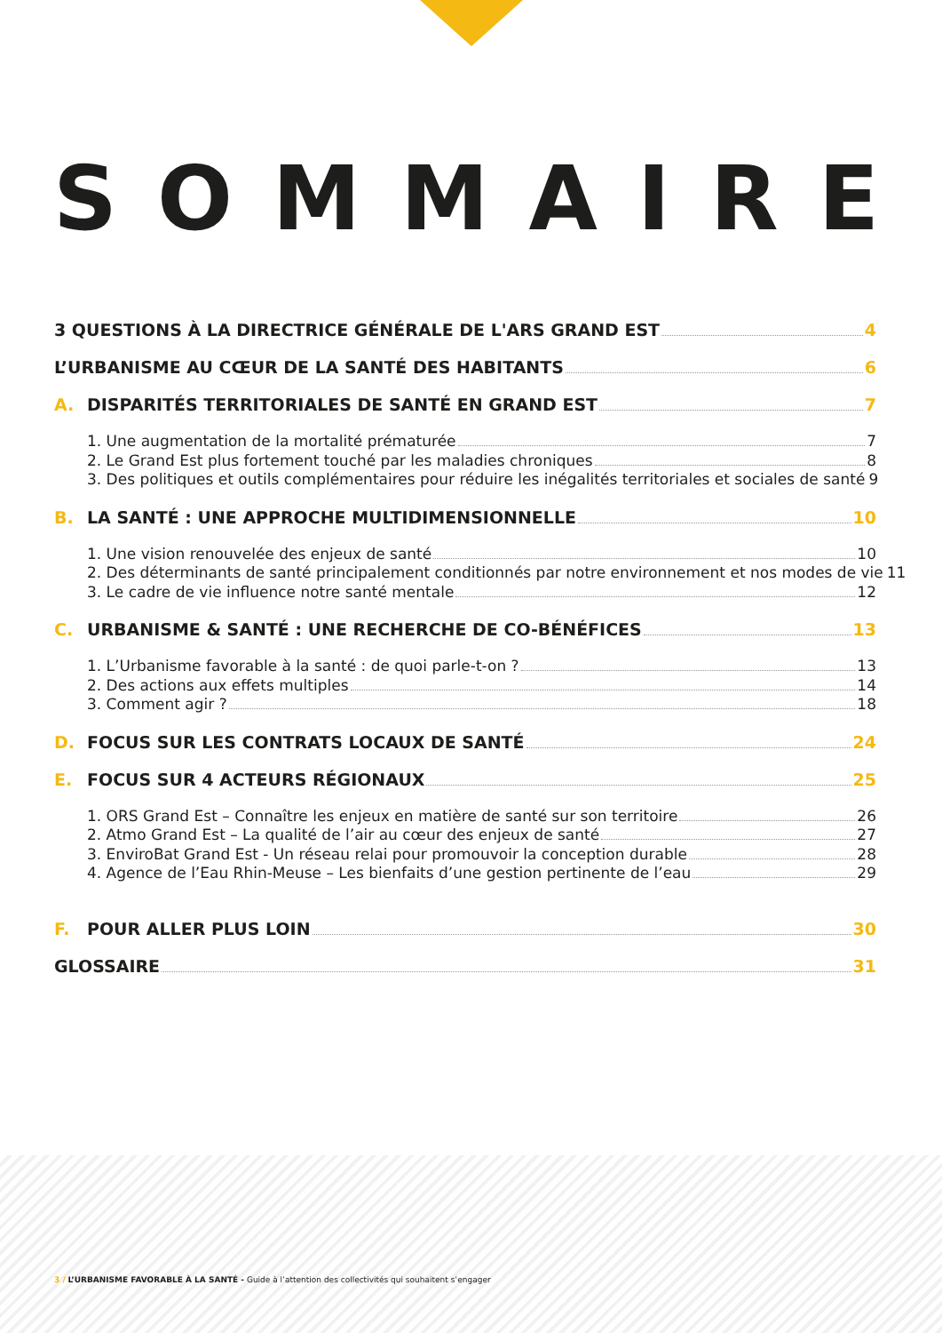SOMMAIRE
3 QUESTIONS À LA DIRECTRICE GÉNÉRALE DE L'ARS GRAND EST 4
L’URBANISME AU CŒUR DE LA SANTÉ DES HABITANTS 6
A. DISPARITÉS TERRITORIALES DE SANTÉ EN GRAND EST 7
1. Une augmentation de la mortalité prématurée 7
2. Le Grand Est plus fortement touché par les maladies chroniques 8
3. Des politiques et outils complémentaires pour réduire les inégalités territoriales et sociales de santé 9
B. LA SANTÉ : UNE APPROCHE MULTIDIMENSIONNELLE 10
1. Une vision renouvelée des enjeux de santé 10
2. Des déterminants de santé principalement conditionnés par notre environnement et nos modes de vie 11
3. Le cadre de vie influence notre santé mentale 12
C. URBANISME & SANTÉ : UNE RECHERCHE DE CO-BÉNÉFICES 13
1. L’Urbanisme favorable à la santé : de quoi parle-t-on ? 13
2. Des actions aux effets multiples 14
3. Comment agir ? 18
D. FOCUS SUR LES CONTRATS LOCAUX DE SANTÉ 24
E. FOCUS SUR 4 ACTEURS RÉGIONAUX 25
1. ORS Grand Est – Connaître les enjeux en matière de santé sur son territoire 26
2. Atmo Grand Est – La qualité de l’air au cœur des enjeux de santé 27
3. EnviroBat Grand Est - Un réseau relai pour promouvoir la conception durable 28
4. Agence de l’Eau Rhin-Meuse – Les bienfaits d’une gestion pertinente de l’eau 29
F. POUR ALLER PLUS LOIN 30
GLOSSAIRE 31
3 / L’URBANISME FAVORABLE À LA SANTÉ - Guide à l’attention des collectivités qui souhaitent s’engager